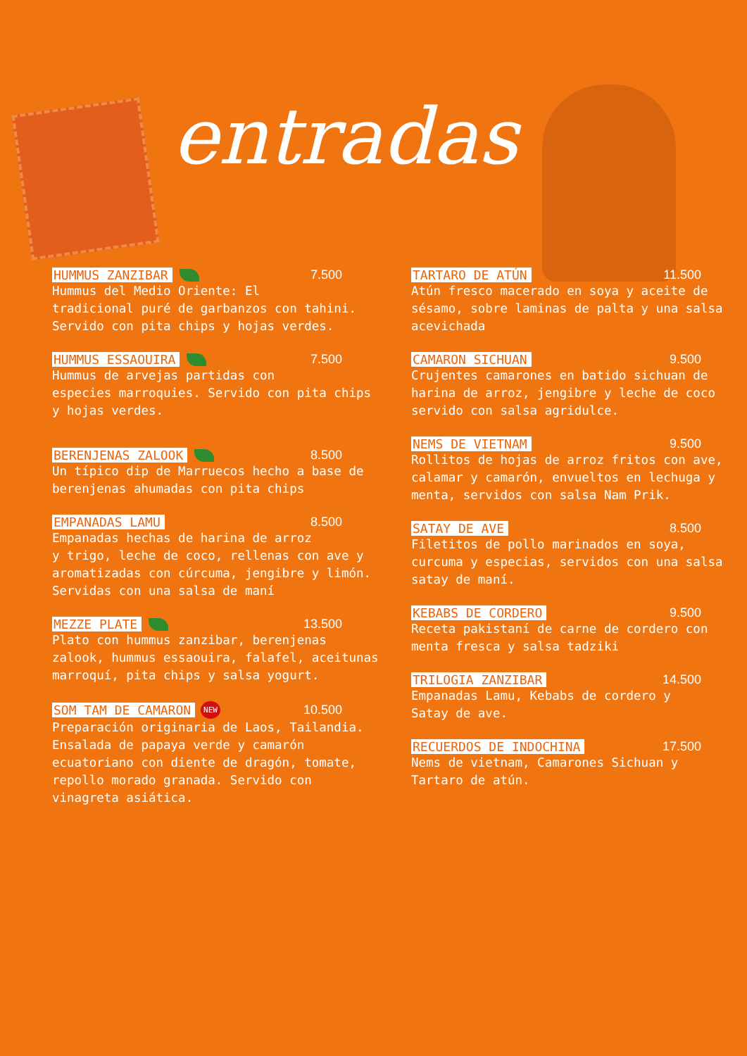entradas
HUMMUS ZANZIBAR 7.500
Hummus del Medio Oriente: El
tradicional puré de garbanzos con tahini.
Servido con pita chips y hojas verdes.
HUMMUS ESSAOUIRA 7.500
Hummus de arvejas partidas con
especies marroquies. Servido con pita chips
y hojas verdes.
BERENJENAS ZALOOK 8.500
Un típico dip de Marruecos hecho a base de
berenjenas ahumadas con pita chips
EMPANADAS LAMU 8.500
Empanadas hechas de harina de arroz
y trigo, leche de coco, rellenas con ave y
aromatizadas con cúrcuma, jengibre y limón.
Servidas con una salsa de maní
MEZZE PLATE 13.500
Plato con hummus zanzibar, berenjenas
zalook, hummus essaouira, falafel, aceitunas
marroquí, pita chips y salsa yogurt.
SOM TAM DE CAMARON NEW 10.500
Preparación originaria de Laos, Tailandia.
Ensalada de papaya verde y camarón
ecuatoriano con diente de dragón, tomate,
repollo morado granada. Servido con
vinagreta asiática.
TARTARO DE ATÚN 11.500
Atún fresco macerado en soya y aceite de
sésamo, sobre laminas de palta y una salsa
acevichada
CAMARON SICHUAN 9.500
Crujentes camarones en batido sichuan de
harina de arroz, jengibre y leche de coco
servido con salsa agridulce.
NEMS DE VIETNAM 9.500
Rollitos de hojas de arroz fritos con ave,
calamar y camarón, envueltos en lechuga y
menta, servidos con salsa Nam Prik.
SATAY DE AVE 8.500
Filetitos de pollo marinados en soya,
curcuma y especias, servidos con una salsa
satay de maní.
KEBABS DE CORDERO 9.500
Receta pakistaní de carne de cordero con
menta fresca y salsa tadziki
TRILOGIA ZANZIBAR 14.500
Empanadas Lamu, Kebabs de cordero y
Satay de ave.
RECUERDOS DE INDOCHINA 17.500
Nems de vietnam, Camarones Sichuan y
Tartaro de atún.